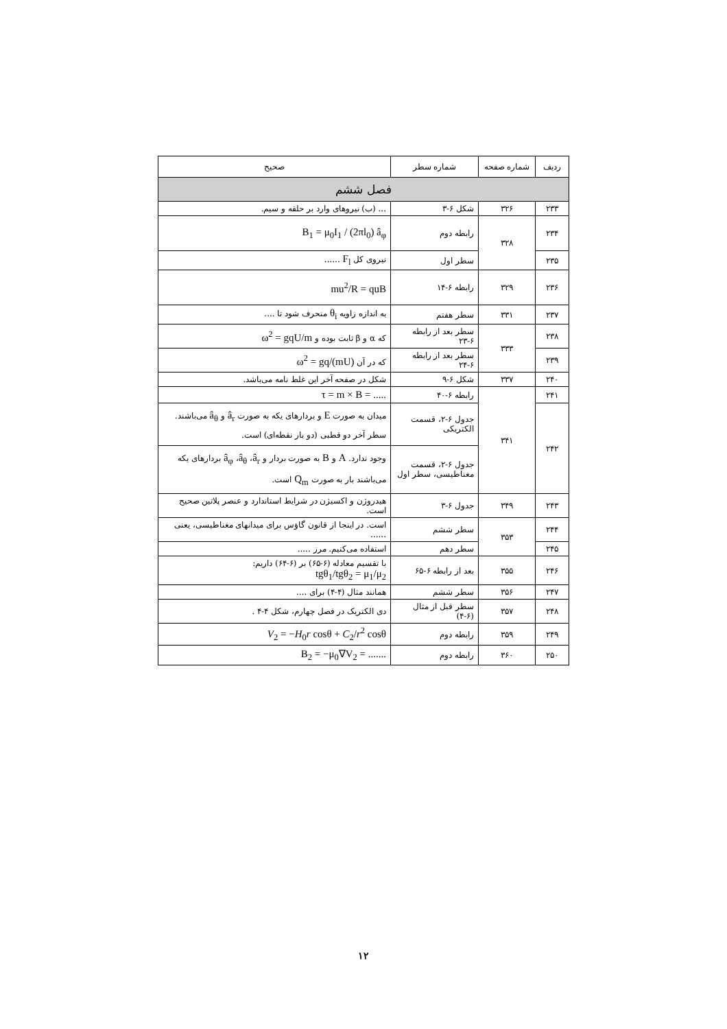| ردیف | شماره صفحه | شماره سطر | صحیح |
| --- | --- | --- | --- |
| فصل ششم | | | |
| ۲۳۳ | ۳۲۶ | شکل ۶-۳ | ... (ب) نیروهای وارد بر حلقه و سیم. |
| ۲۳۴ | ۳۲۸ | رابطه دوم | B<sub>1</sub> = μ<sub>0</sub>I<sub>1</sub> / (2πl<sub>0</sub>) â<sub>φ</sub> |
| ۲۳۵ | | سطر اول | نیروی کل F<sub>l</sub> ...... |
| ۲۳۶ | ۳۲۹ | رابطه ۶-۱۴ | mu<sup>2</sup>/R = quB |
| ۲۳۷ | ۳۳۱ | سطر هفتم | به اندازه زاویه θ<sub>i</sub> منحرف شود تا .... |
| ۲۳۸ | ۳۳۳ | سطر بعد از رابطه ۶-۲۳ | که α و β ثابت بوده و ω<sup>2</sup> = gqU/m |
| ۲۳۹ | | سطر بعد از رابطه ۶-۲۴ | که در آن ω<sup>2</sup> = gq/(mU) |
| ۲۴۰ | ۳۳۷ | شکل ۶-۹ | شکل در صفحه آخر این غلط نامه می‌باشد. |
| ۲۴۱ | ۳۴۱ | رابطه ۶-۴۰ | τ = m × B = ..... |
| ۲۴۲ | | جدول ۶-۲، قسمت الکتریکی | میدان به صورت E و بردارهای یکه به صورت â<sub>r</sub> و â<sub>θ</sub> می‌باشند. سطر آخر دو قطبی (دو بار نقطه‌ای) است. |
| | | جدول ۶-۲، قسمت مغناطیسی، سطر اول | وجود ندارد. A و B به صورت بردار و â<sub>r</sub> ، â<sub>θ</sub> ، â<sub>φ</sub> بردارهای یکه می‌باشند بار به صورت Q<sub>m</sub> است. |
| ۲۴۳ | ۳۴۹ | جدول ۶-۳ | هیدروژن و اکسیژن در شرایط استاندارد و عنصر پلاتین صحیح است. |
| ۲۴۴ | ۳۵۳ | سطر ششم | است. در اینجا از قانون گاؤس برای میدانهای مغناطیسی، یعنی ...... |
| ۲۴۵ | | سطر دهم | استفاده می‌کنیم. مرز ..... |
| ۲۴۶ | ۳۵۵ | بعد از رابطه ۶-۶۵ | با تقسیم معادله (۶-۶۵) بر (۶-۶۴) داریم: tgθ<sub>1</sub>/tgθ<sub>2</sub> = μ<sub>1</sub>/μ<sub>2</sub> |
| ۲۴۷ | ۳۵۶ | سطر ششم | همانند مثال (۴-۴) برای .... |
| ۲۴۸ | ۳۵۷ | سطر قبل از مثال (۶-۴) | دی الکتریک در فصل چهارم، شکل ۴-۴ . |
| ۲۴۹ | ۳۵۹ | رابطه دوم | V<sub>2</sub> = − H<sub>0</sub> r cosθ + C<sub>2</sub>/ r<sup>2</sup> cosθ |
| ۲۵۰ | ۳۶۰ | رابطه دوم | B<sub>2</sub> = −μ<sub>0</sub>∇V<sub>2</sub> = ....... |
۱۲